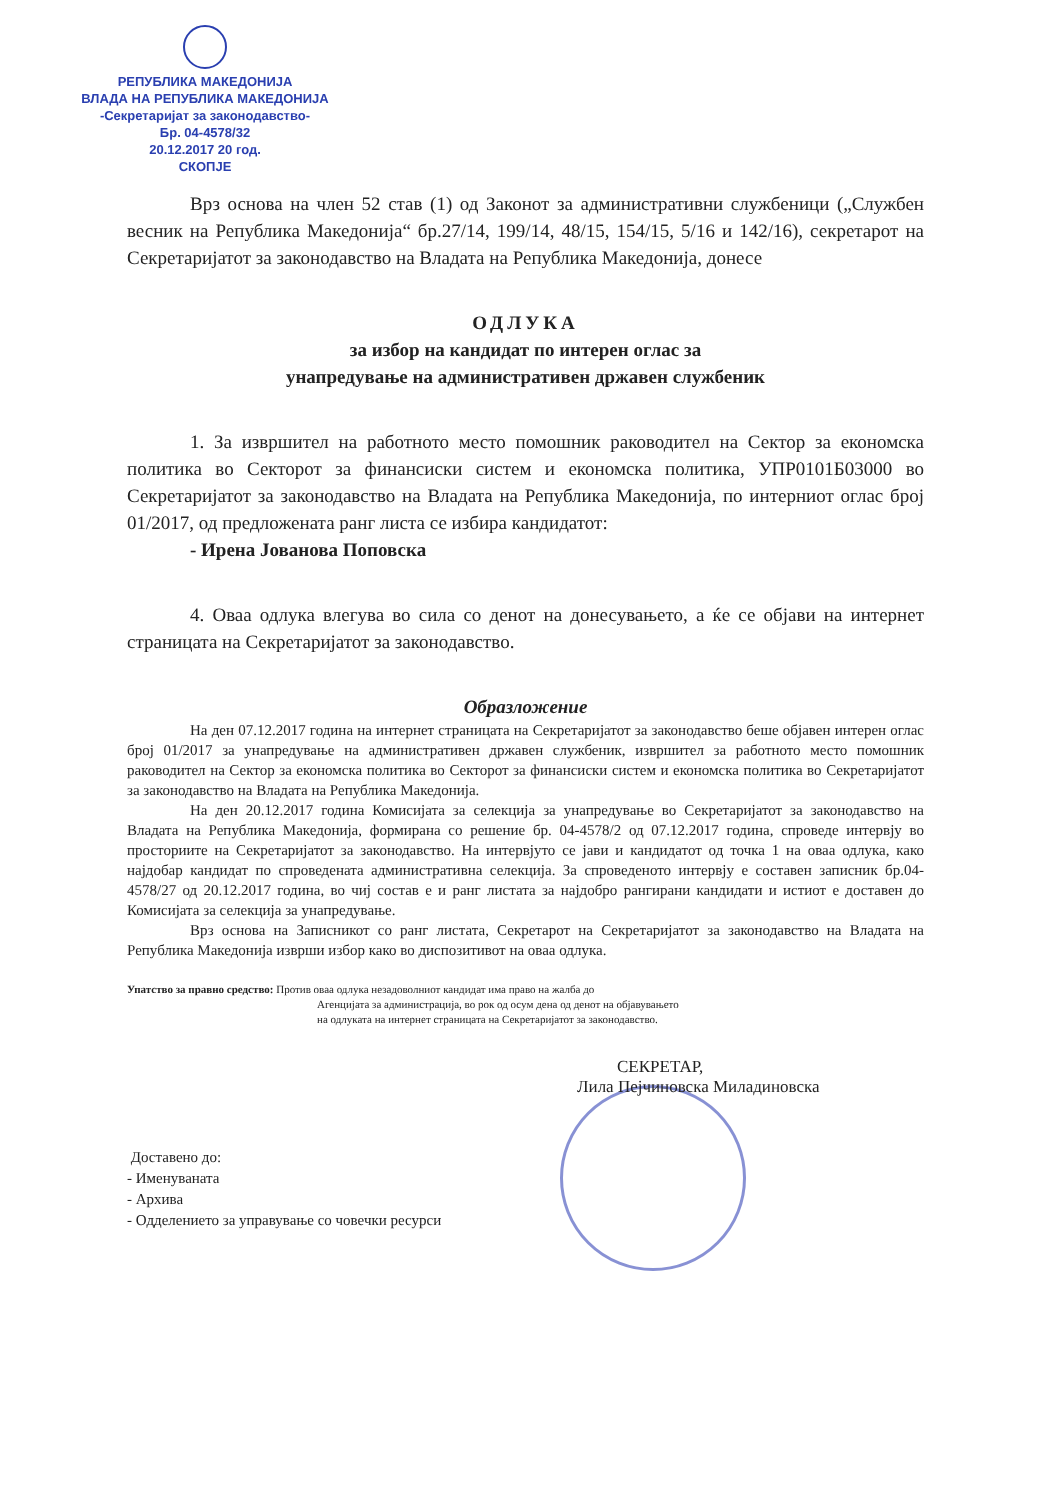РЕПУБЛИКА МАКЕДОНИЈА
ВЛАДА НА РЕПУБЛИКА МАКЕДОНИЈА
-Секретаријат за законодавство-
Бр. 04-4578/32
20.12.2017 20 год.
СКОПЈЕ
Врз основа на член 52 став (1) од Законот за административни службеници („Службен весник на Република Македонија“ бр.27/14, 199/14, 48/15, 154/15, 5/16 и 142/16), секретарот на Секретаријатот за законодавство на Владата на Република Македонија, донесе
ОДЛУКА
за избор на кандидат по интерен оглас за
унапредување на административен државен службеник
1. За извршител на работното место помошник раководител на Сектор за економска политика во Секторот за финансиски систем и економска политика, УПР0101Б03000 во Секретаријатот за законодавство на Владата на Република Македонија, по интерниот оглас број 01/2017, од предложената ранг листа се избира кандидатот:
- Ирена Јованова Поповска
4. Оваа одлука влегува во сила со денот на донесувањето, а ќе се објави на интернет страницата на Секретаријатот за законодавство.
Образложение
На ден 07.12.2017 година на интернет страницата на Секретаријатот за законодавство беше објавен интерен оглас број 01/2017 за унапредување на административен државен службеник, извршител за работното место помошник раководител на Сектор за економска политика во Секторот за финансиски систем и економска политика во Секретаријатот за законодавство на Владата на Република Македонија.
На ден 20.12.2017 година Комисијата за селекција за унапредување во Секретаријатот за законодавство на Владата на Република Македонија, формирана со решение бр. 04-4578/2 од 07.12.2017 година, спроведе интервју во просториите на Секретаријатот за законодавство. На интервјуто се јави и кандидатот од точка 1 на оваа одлука, како најдобар кандидат по спроведената административна селекција. За спроведеното интервју е составен записник бр.04-4578/27 од 20.12.2017 година, во чиј состав е и ранг листата за најдобро рангирани кандидати и истиот е доставен до Комисијата за селекција за унапредување.
Врз основа на Записникот со ранг листата, Секретарот на Секретаријатот за законодавство на Владата на Република Македонија изврши избор како во диспозитивот на оваа одлука.
Упатство за правно средство: Против оваа одлука незадоволниот кандидат има право на жалба до
Агенцијата за администрација, во рок од осум дена од денот на објавувањето
на одлуката на интернет страницата на Секретаријатот за законодавство.
СЕКРЕТАР,
Лила Пејчиновска Миладиновска
Доставено до:
- Именуваната
- Архива
- Одделението за управување со човечки ресурси